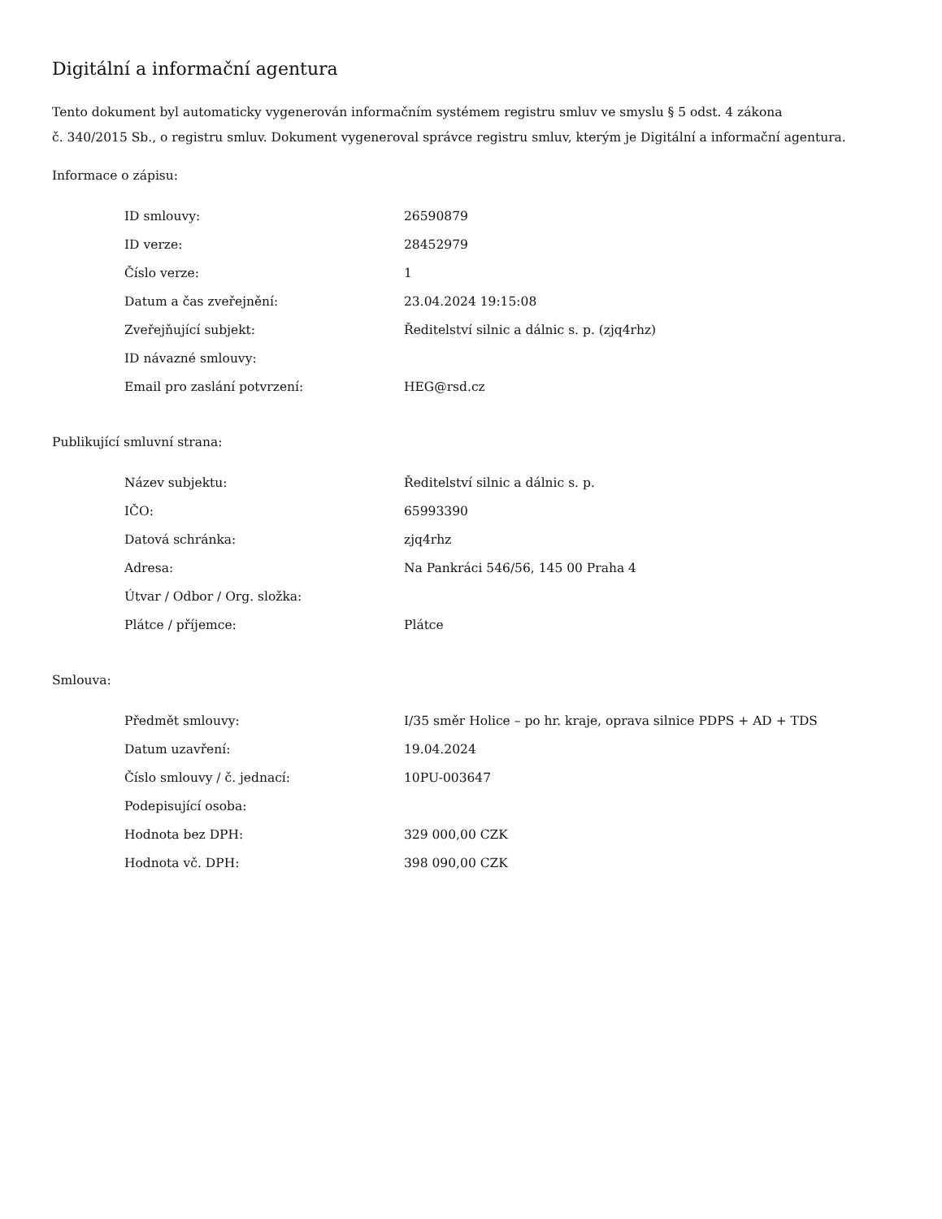Digitální a informační agentura
Tento dokument byl automaticky vygenerován informačním systémem registru smluv ve smyslu § 5 odst. 4 zákona
č. 340/2015 Sb., o registru smluv. Dokument vygeneroval správce registru smluv, kterým je Digitální a informační agentura.
Informace o zápisu:
| ID smlouvy: | 26590879 |
| ID verze: | 28452979 |
| Číslo verze: | 1 |
| Datum a čas zveřejnění: | 23.04.2024 19:15:08 |
| Zveřejňující subjekt: | Ředitelství silnic a dálnic s. p. (zjq4rhz) |
| ID návazné smlouvy: | |
| Email pro zaslání potvrzení: | HEG@rsd.cz |
Publikující smluvní strana:
| Název subjektu: | Ředitelství silnic a dálnic s. p. |
| IČO: | 65993390 |
| Datová schránka: | zjq4rhz |
| Adresa: | Na Pankráci 546/56, 145 00 Praha 4 |
| Útvar / Odbor / Org. složka: | |
| Plátce / příjemce: | Plátce |
Smlouva:
| Předmět smlouvy: | I/35 směr Holice – po hr. kraje, oprava silnice PDPS + AD + TDS |
| Datum uzavření: | 19.04.2024 |
| Číslo smlouvy / č. jednací: | 10PU-003647 |
| Podepisující osoba: | |
| Hodnota bez DPH: | 329 000,00 CZK |
| Hodnota vč. DPH: | 398 090,00 CZK |